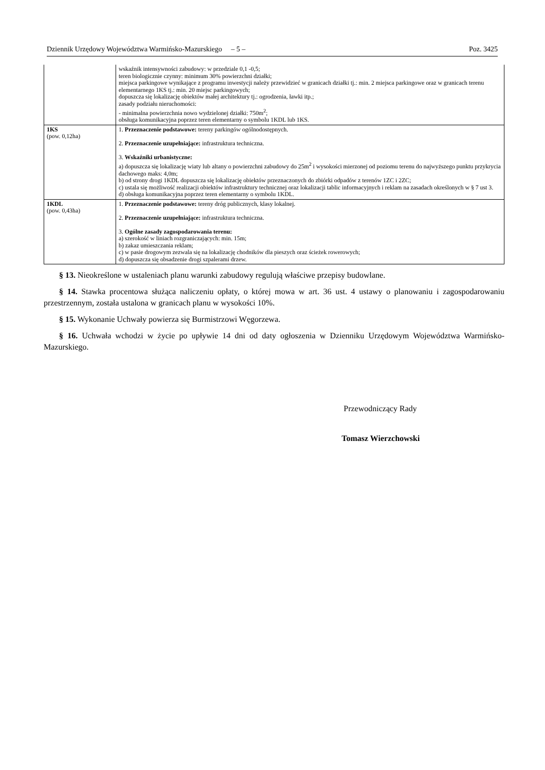Dziennik Urzędowy Województwa Warmińsko-Mazurskiego – 5 – Poz. 3425
| | wskaźnik intensywności zabudowy: w przedziale 0,1 -0,5; teren biologicznie czynny: minimum 30% powierzchni działki; miejsca parkingowe wynikające z programu inwestycji należy przewidzieć w granicach działki tj.: min. 2 miejsca parkingowe oraz w granicach terenu elementarnego 1KS tj.: min. 20 miejsc parkingowych; dopuszcza się lokalizację obiektów małej architektury tj.: ogrodzenia, ławki itp.; zasady podziału nieruchomości: - minimalna powierzchnia nowo wydzielonej działki: 750m<sup>2</sup>; obsługa komunikacyjna poprzez teren elementarny o symbolu 1KDL lub 1KS. |
| 1KS (pow. 0,12ha) | 1. Przeznaczenie podstawowe: tereny parkingów ogólnodostępnych. 2. Przeznaczenie uzupełniające: infrastruktura techniczna. 3. Wskaźniki urbanistyczne: a) dopuszcza się lokalizację wiaty lub altany o powierzchni zabudowy do 25m<sup>2</sup> i wysokości mierzonej od poziomu terenu do najwyższego punktu przykrycia dachowego maks: 4,0m; b) od strony drogi 1KDL dopuszcza się lokalizację obiektów przeznaczonych do zbiórki odpadów z terenów 1ZC i 2ZC; c) ustala się możliwość realizacji obiektów infrastruktury technicznej oraz lokalizacji tablic informacyjnych i reklam na zasadach określonych w § 7 ust 3. d) obsługa komunikacyjna poprzez teren elementarny o symbolu 1KDL. |
| 1KDL (pow. 0,43ha) | 1. Przeznaczenie podstawowe: tereny dróg publicznych, klasy lokalnej. 2. Przeznaczenie uzupełniające: infrastruktura techniczna. 3. Ogólne zasady zagospodarowania terenu: a) szerokość w liniach rozgraniczających: min. 15m; b) zakaz umieszczania reklam; c) w pasie drogowym zezwala się na lokalizację chodników dla pieszych oraz ścieżek rowerowych; d) dopuszcza się obsadzenie drogi szpalerami drzew. |
§ 13. Nieokreślone w ustaleniach planu warunki zabudowy regulują właściwe przepisy budowlane.
§ 14. Stawka procentowa służąca naliczeniu opłaty, o której mowa w art. 36 ust. 4 ustawy o planowaniu i zagospodarowaniu przestrzennym, została ustalona w granicach planu w wysokości 10%.
§ 15. Wykonanie Uchwały powierza się Burmistrzowi Węgorzewa.
§ 16. Uchwała wchodzi w życie po upływie 14 dni od daty ogłoszenia w Dzienniku Urzędowym Województwa Warmińsko-Mazurskiego.
Przewodniczący Rady
Tomasz Wierzchowski